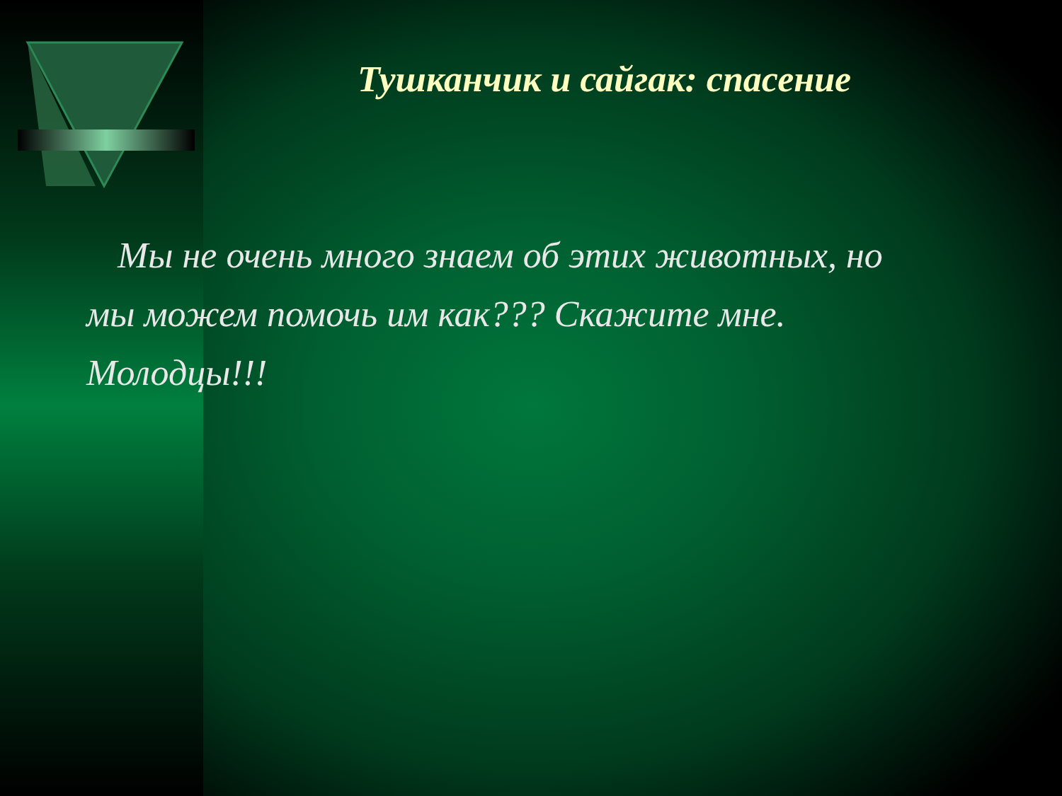Тушканчик и сайгак: спасение
Мы не очень много знаем об этих животных, но мы можем помочь им как??? Скажите мне. Молодцы!!!